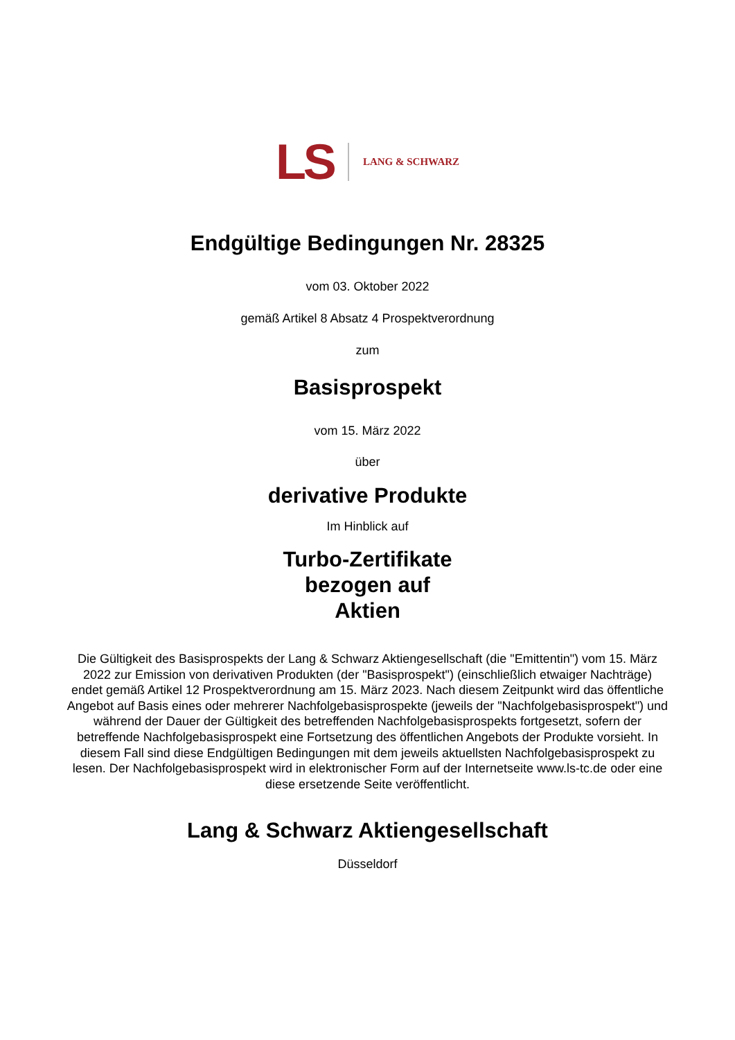LS LANG & SCHWARZ
Endgültige Bedingungen Nr. 28325
vom 03. Oktober 2022
gemäß Artikel 8 Absatz 4 Prospektverordnung
zum
Basisprospekt
vom 15. März 2022
über
derivative Produkte
Im Hinblick auf
Turbo-Zertifikate
bezogen auf
Aktien
Die Gültigkeit des Basisprospekts der Lang & Schwarz Aktiengesellschaft (die "Emittentin") vom 15. März 2022 zur Emission von derivativen Produkten (der "Basisprospekt") (einschließlich etwaiger Nachträge) endet gemäß Artikel 12 Prospektverordnung am 15. März 2023. Nach diesem Zeitpunkt wird das öffentliche Angebot auf Basis eines oder mehrerer Nachfolgebasisprospekte (jeweils der "Nachfolgebasisprospekt") und während der Dauer der Gültigkeit des betreffenden Nachfolgebasisprospekts fortgesetzt, sofern der betreffende Nachfolgebasisprospekt eine Fortsetzung des öffentlichen Angebots der Produkte vorsieht. In diesem Fall sind diese Endgültigen Bedingungen mit dem jeweils aktuellsten Nachfolgebasisprospekt zu lesen. Der Nachfolgebasisprospekt wird in elektronischer Form auf der Internetseite www.ls-tc.de oder eine diese ersetzende Seite veröffentlicht.
Lang & Schwarz Aktiengesellschaft
Düsseldorf